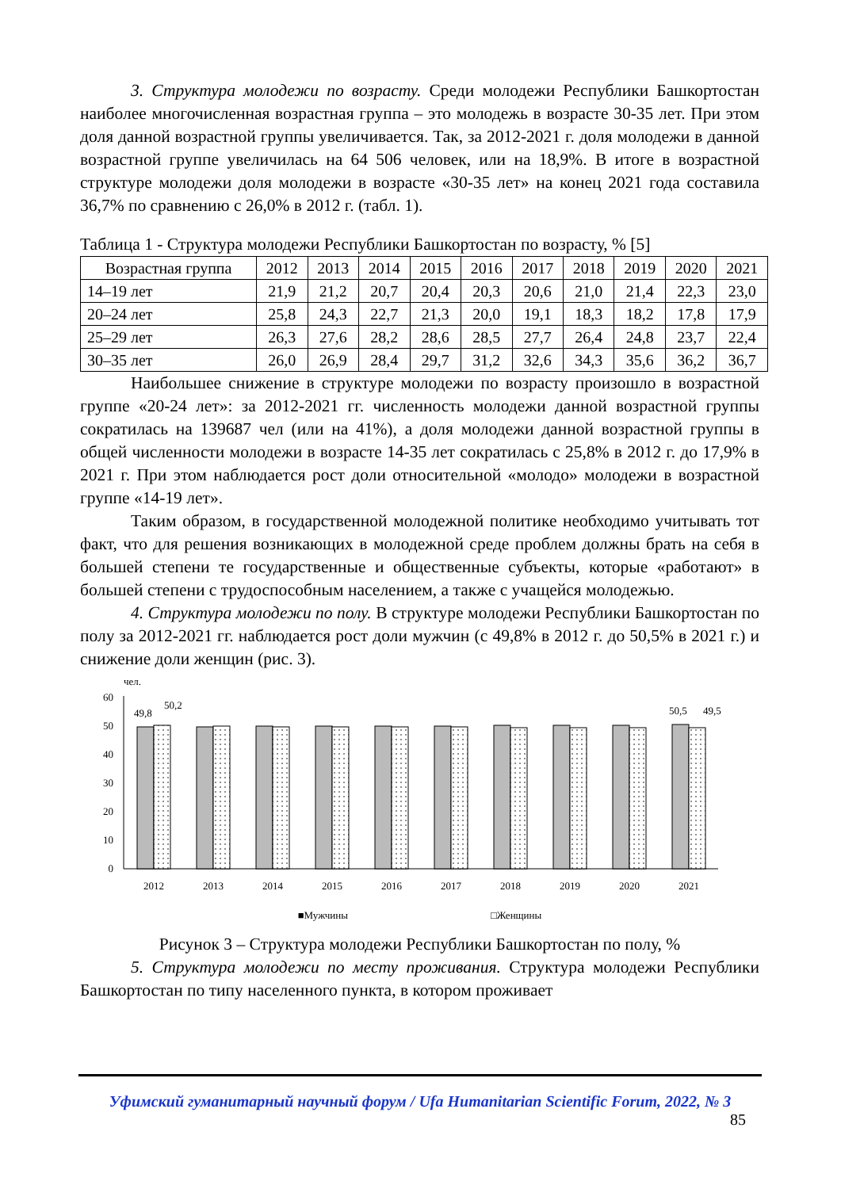3. Структура молодежи по возрасту. Среди молодежи Республики Башкортостан наиболее многочисленная возрастная группа – это молодежь в возрасте 30-35 лет. При этом доля данной возрастной группы увеличивается. Так, за 2012-2021 г. доля молодежи в данной возрастной группе увеличилась на 64 506 человек, или на 18,9%. В итоге в возрастной структуре молодежи доля молодежи в возрасте «30-35 лет» на конец 2021 года составила 36,7% по сравнению с 26,0% в 2012 г. (табл. 1).
Таблица 1 - Структура молодежи Республики Башкортостан по возрасту, % [5]
| Возрастная группа | 2012 | 2013 | 2014 | 2015 | 2016 | 2017 | 2018 | 2019 | 2020 | 2021 |
| --- | --- | --- | --- | --- | --- | --- | --- | --- | --- | --- |
| 14–19 лет | 21,9 | 21,2 | 20,7 | 20,4 | 20,3 | 20,6 | 21,0 | 21,4 | 22,3 | 23,0 |
| 20–24 лет | 25,8 | 24,3 | 22,7 | 21,3 | 20,0 | 19,1 | 18,3 | 18,2 | 17,8 | 17,9 |
| 25–29 лет | 26,3 | 27,6 | 28,2 | 28,6 | 28,5 | 27,7 | 26,4 | 24,8 | 23,7 | 22,4 |
| 30–35 лет | 26,0 | 26,9 | 28,4 | 29,7 | 31,2 | 32,6 | 34,3 | 35,6 | 36,2 | 36,7 |
Наибольшее снижение в структуре молодежи по возрасту произошло в возрастной группе «20-24 лет»: за 2012-2021 гг. численность молодежи данной возрастной группы сократилась на 139687 чел (или на 41%), а доля молодежи данной возрастной группы в общей численности молодежи в возрасте 14-35 лет сократилась с 25,8% в 2012 г. до 17,9% в 2021 г. При этом наблюдается рост доли относительной «молодо» молодежи в возрастной группе «14-19 лет».
Таким образом, в государственной молодежной политике необходимо учитывать тот факт, что для решения возникающих в молодежной среде проблем должны брать на себя в большей степени те государственные и общественные субъекты, которые «работают» в большей степени с трудоспособным населением, а также с учащейся молодежью.
4. Структура молодежи по полу. В структуре молодежи Республики Башкортостан по полу за 2012-2021 гг. наблюдается рост доли мужчин (с 49,8% в 2012 г. до 50,5% в 2021 г.) и снижение доли женщин (рис. 3).
чел.
60
50
40
30
20
10
0
49,8
50,2
50,5
49,5
2012
2013
2014
2015
2016
2017
2018
2019
2020
2021
■Мужчины □Женщины
Рисунок 3 – Структура молодежи Республики Башкортостан по полу, %
5. Структура молодежи по месту проживания. Структура молодежи Республики Башкортостан по типу населенного пункта, в котором проживает
Уфимский гуманитарный научный форум / Ufa Humanitarian Scientific Forum, 2022, № 3
85